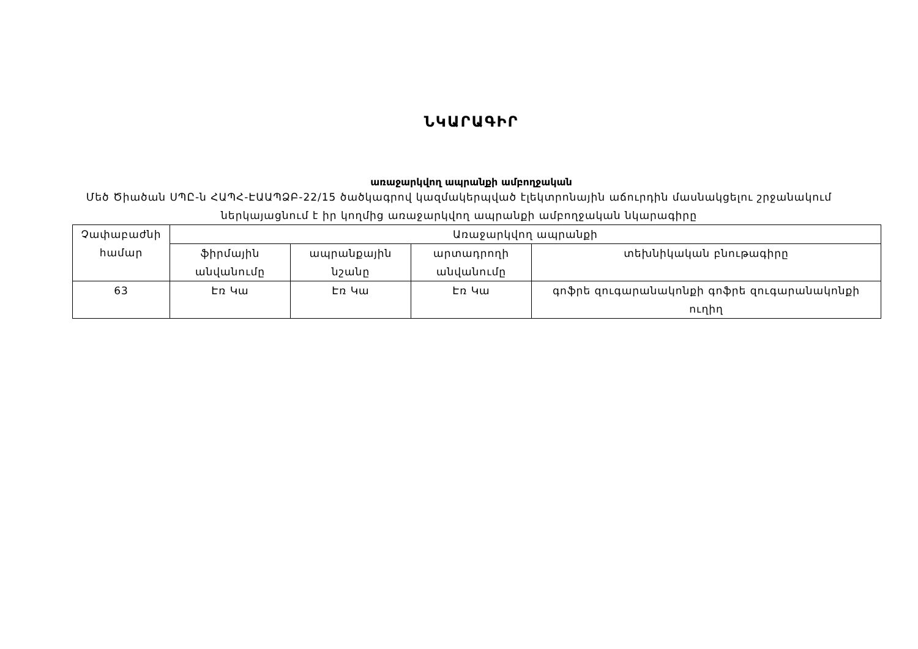ՆԿԱՐԱԳԻՐ
առաջարկվող ապրանքի ամբողջական
Մեծ Ծիածան ՍՊԸ-ն ՀԱՊՀ-ԷԱԱՊՁԲ-22/15 ծածկագրով կազմակերպված էլեկտրոնային աճուրդին մասնակցելու շրջանակում ներկայացնում է իր կողմից առաջարկվող ապրանքի ամբողջական նկարագիրը
| Չափաբաժնի համար | Առաջարկվող ապրանքի | | | |
| --- | --- | --- | --- | --- |
| | ֆիրմային անվանումը | ապրանքային նշանը | արտադրողի անվանումը | տեխնիկական բնութագիրը |
| 63 | Էռ Կա | Էռ Կա | Էռ Կա | գոֆրե զուգարանակոնքի գոֆրե զուգարանակոնքի ուղիղ |